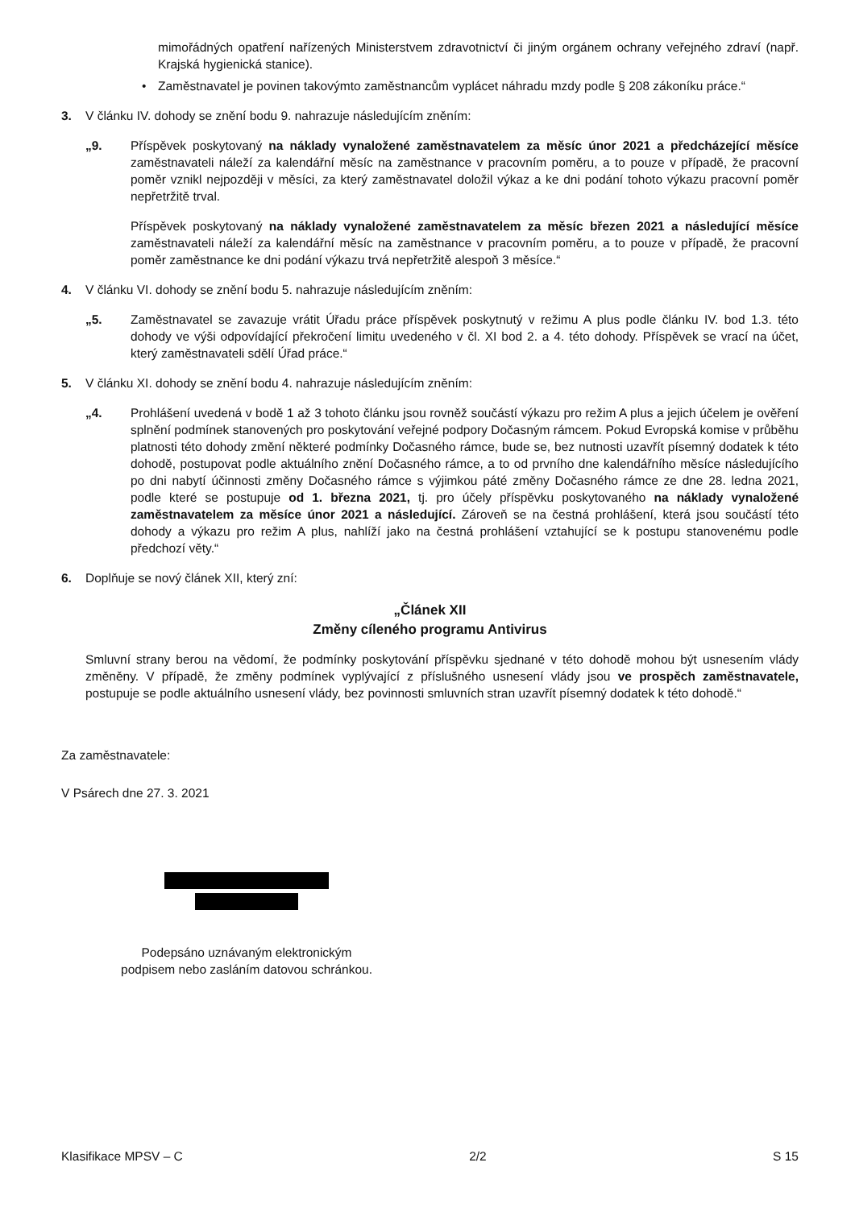mimořádných opatření nařízených Ministerstvem zdravotnictví či jiným orgánem ochrany veřejného zdraví (např. Krajská hygienická stanice).
• Zaměstnavatel je povinen takovýmto zaměstnancům vyplácet náhradu mzdy podle § 208 zákoníku práce.“
3. V článku IV. dohody se znění bodu 9. nahrazuje následujícím zněním:
„9. Příspěvek poskytovaný na náklady vynaložené zaměstnavatelem za měsíc únor 2021 a předcházející měsíce zaměstnavateli náleží za kalendářní měsíc na zaměstnance v pracovním poměru, a to pouze v případě, že pracovní poměr vznikl nejpozději v měsíci, za který zaměstnavatel doložil výkaz a ke dni podání tohoto výkazu pracovní poměr nepřetržitě trval.
Příspěvek poskytovaný na náklady vynaložené zaměstnavatelem za měsíc březen 2021 a následující měsíce zaměstnavateli náleží za kalendářní měsíc na zaměstnance v pracovním poměru, a to pouze v případě, že pracovní poměr zaměstnance ke dni podání výkazu trvá nepřetržitě alespoň 3 měsíce.“
4. V článku VI. dohody se znění bodu 5. nahrazuje následujícím zněním:
„5. Zaměstnavatel se zavazuje vrátit Úřadu práce příspěvek poskytnutý v režimu A plus podle článku IV. bod 1.3. této dohody ve výši odpovídající překročení limitu uvedeného v čl. XI bod 2. a 4. této dohody. Příspěvek se vrací na účet, který zaměstnavateli sdělí Úřad práce.“
5. V článku XI. dohody se znění bodu 4. nahrazuje následujícím zněním:
„4. Prohlášení uvedená v bodě 1 až 3 tohoto článku jsou rovněž součástí výkazu pro režim A plus a jejich účelem je ověření splnění podmínek stanovených pro poskytování veřejné podpory Dočasným rámcem. Pokud Evropská komise v průběhu platnosti této dohody změní některé podmínky Dočasného rámce, bude se, bez nutnosti uzavřít písemný dodatek k této dohodě, postupovat podle aktuálního znění Dočasného rámce, a to od prvního dne kalendářního měsíce následujícího po dni nabytí účinnosti změny Dočasného rámce s výjimkou páté změny Dočasného rámce ze dne 28. ledna 2021, podle které se postupuje od 1. března 2021, tj. pro účely příspěvku poskytovaného na náklady vynaložené zaměstnavatelem za měsíce únor 2021 a následující. Zároveň se na čestná prohlášení, která jsou součástí této dohody a výkazu pro režim A plus, nahlíží jako na čestná prohlášení vztahující se k postupu stanovenému podle předchozí věty.“
6. Doplňuje se nový článek XII, který zní:
„Článek XII
Změny cíleného programu Antivirus
Smluvní strany berou na vědomí, že podmínky poskytování příspěvku sjednané v této dohodě mohou být usnesením vlády změněny. V případě, že změny podmínek vyplývající z příslušného usnesení vlády jsou ve prospěch zaměstnavatele, postupuje se podle aktuálního usnesení vlády, bez povinnosti smluvních stran uzavřít písemný dodatek k této dohodě.“
Za zaměstnavatele:
V Psárech dne 27. 3. 2021
Podepsáno uznávaným elektronickým
podpisem nebo zasláním datovou schránkou.
Klasifikace MPSV – C 2/2 S 15